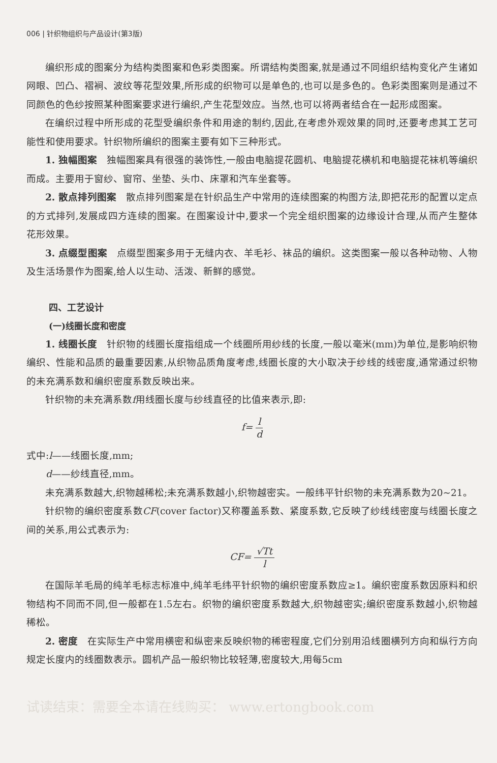006 | 针织物组织与产品设计(第3版)
编织形成的图案分为结构类图案和色彩类图案。所谓结构类图案,就是通过不同组织结构变化产生诸如网眼、凹凸、褶裥、波纹等花型效果,所形成的织物可以是单色的,也可以是多色的。色彩类图案则是通过不同颜色的色纱按照某种图案要求进行编织,产生花型效应。当然,也可以将两者结合在一起形成图案。
在编织过程中所形成的花型受编织条件和用途的制约,因此,在考虑外观效果的同时,还要考虑其工艺可能性和使用要求。针织物所编织的图案主要有如下三种形式。
1. 独幅图案　独幅图案具有很强的装饰性,一般由电脑提花圆机、电脑提花横机和电脑提花袜机等编织而成。主要用于窗纱、窗帘、坐垫、头巾、床罩和汽车坐套等。
2. 散点排列图案　散点排列图案是在针织品生产中常用的连续图案的构图方法,即把花形的配置以定点的方式排列,发展成四方连续的图案。在图案设计中,要求一个完全组织图案的边缘设计合理,从而产生整体花形效果。
3. 点缀型图案　点缀型图案多用于无缝内衣、羊毛衫、袜品的编织。这类图案一般以各种动物、人物及生活场景作为图案,给人以生动、活泼、新鲜的感觉。
四、工艺设计
(一)线圈长度和密度
1. 线圈长度　针织物的线圈长度指组成一个线圈所用纱线的长度,一般以毫米(mm)为单位,是影响织物编织、性能和品质的最重要因素,从织物品质角度考虑,线圈长度的大小取决于纱线的线密度,通常通过织物的未充满系数和编织密度系数反映出来。
针织物的未充满系数f用线圈长度与纱线直径的比值来表示,即:
f= l d
式中:l——线圈长度,mm;
　　d——纱线直径,mm。
未充满系数越大,织物越稀松;未充满系数越小,织物越密实。一般纬平针织物的未充满系数为20~21。
针织物的编织密度系数CF(cover factor)又称覆盖系数、紧度系数,它反映了纱线线密度与线圈长度之间的关系,用公式表示为:
CF= √Tt l
在国际羊毛局的纯羊毛标志标准中,纯羊毛纬平针织物的编织密度系数应≥1。编织密度系数因原料和织物结构不同而不同,但一般都在1.5左右。织物的编织密度系数越大,织物越密实;编织密度系数越小,织物越稀松。
2. 密度　在实际生产中常用横密和纵密来反映织物的稀密程度,它们分别用沿线圈横列方向和纵行方向规定长度内的线圈数表示。圆机产品一般织物比较轻薄,密度较大,用每5cm
试读结束：需要全本请在线购买： www.ertongbook.com